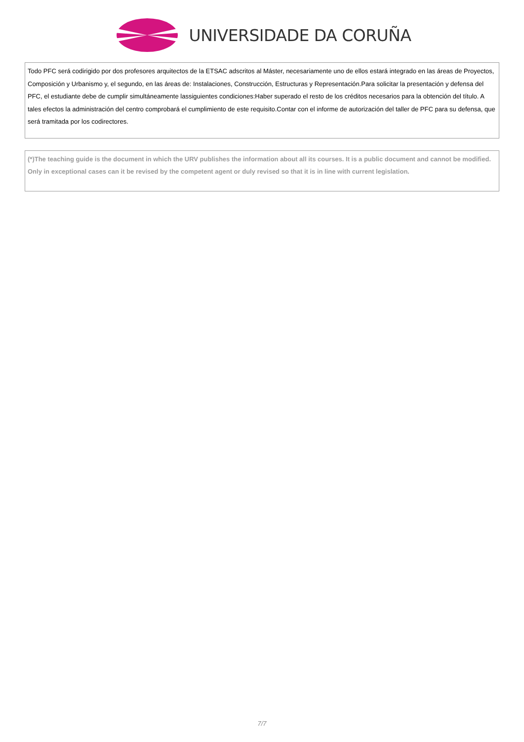UNIVERSIDADE DA CORUÑA
Todo PFC será codirigido por dos profesores arquitectos de la ETSAC adscritos al Máster, necesariamente uno de ellos estará integrado en las áreas de Proyectos, Composición y Urbanismo y, el segundo, en las áreas de: Instalaciones, Construcción, Estructuras y Representación.Para solicitar la presentación y defensa del PFC, el estudiante debe de cumplir simultáneamente lassiguientes condiciones:Haber superado el resto de los créditos necesarios para la obtención del título. A tales efectos la administración del centro comprobará el cumplimiento de este requisito.Contar con el informe de autorización del taller de PFC para su defensa, que será tramitada por los codirectores.
(*)The teaching guide is the document in which the URV publishes the information about all its courses. It is a public document and cannot be modified. Only in exceptional cases can it be revised by the competent agent or duly revised so that it is in line with current legislation.
7/7